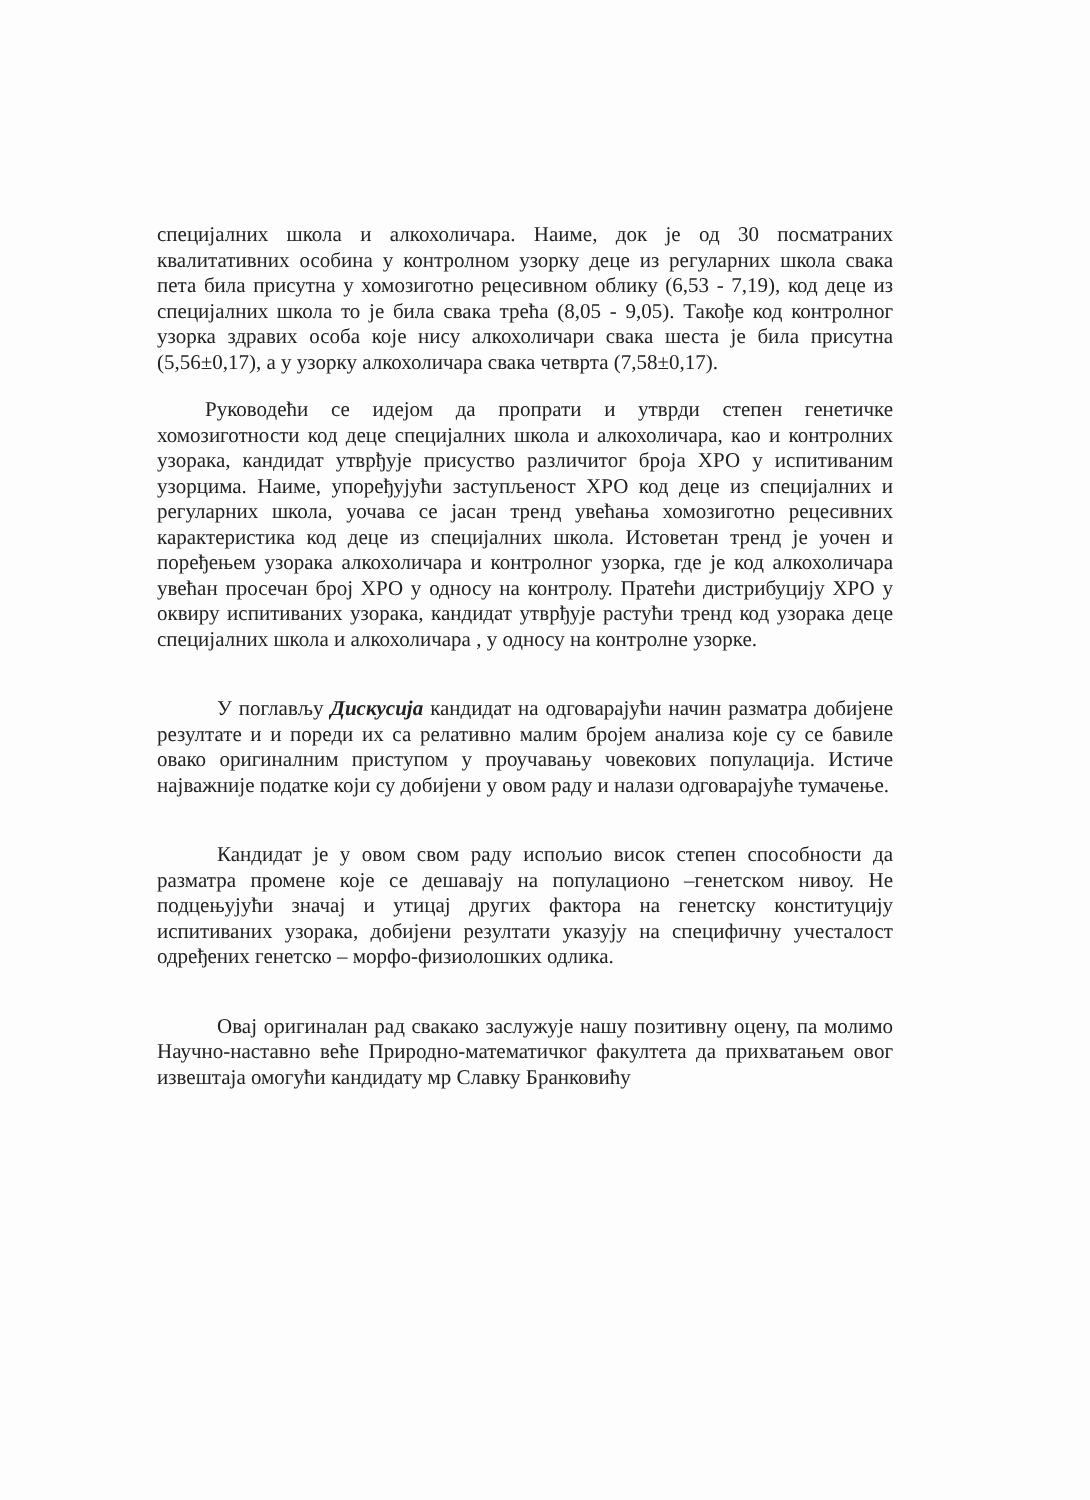специјалних школа и алкохоличара. Наиме, док је од 30 посматраних квалитативних особина у контролном узорку деце из регуларних школа свака пета била присутна у хомозиготно рецесивном облику (6,53 - 7,19), код деце из специјалних школа то је била свака трећа (8,05 - 9,05). Такође код контролног узорка здравих особа које нису алкохоличари свака шеста је била присутна (5,56±0,17), а у узорку алкохоличара свака четврта (7,58±0,17).
Руководећи се идејом да пропрати и утврди степен генетичке хомозиготности код деце специјалних школа и алкохоличара, као и контролних узорака, кандидат утврђује присуство различитог броја ХРО у испитиваним узорцима. Наиме, упоређујући заступљеност ХРО код деце из специјалних и регуларних школа, уочава се јасан тренд увећања хомозиготно рецесивних карактеристика код деце из специјалних школа. Истоветан тренд је уочен и поређењем узорака алкохоличара и контролног узорка, где је код алкохоличара увећан просечан број ХРО у односу на контролу. Пратећи дистрибуцију ХРО у оквиру испитиваних узорака, кандидат утврђује растући тренд код узорака деце специјалних школа и алкохоличара , у односу на контролне узорке.
У поглављу Дискусија кандидат на одговарајући начин разматра добијене резултате и и пореди их са релативно малим бројем анализа које су се бавиле овако оригиналним приступом у проучавању човекових популација. Истиче најважније податке који су добијени у овом раду и налази одговарајуће тумачење.
Кандидат је у овом свом раду испољио висок степен способности да разматра промене које се дешавају на популационо –генетском нивоу. Не подцењујући значај и утицај других фактора на генетску конституцију испитиваних узорака, добијени резултати указују на специфичну учесталост одређених генетско – морфо-физиолошких одлика.
Овај оригиналан рад свакако заслужује нашу позитивну оцену, па молимо Научно-наставно веће Природно-математичког факултета да прихватањем овог извештаја омогући кандидату мр Славку Бранковићу